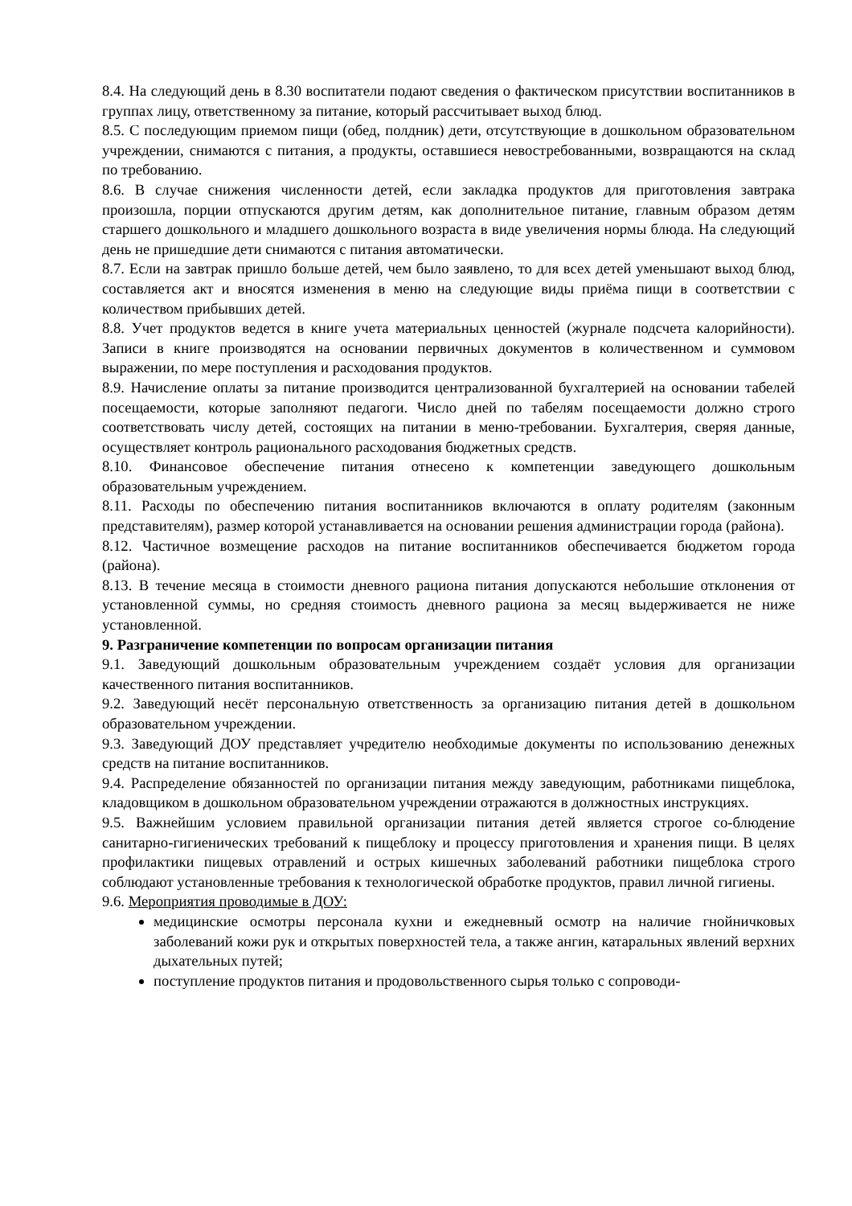8.4. На следующий день в 8.30 воспитатели подают сведения о фактическом присутствии воспитанников в группах лицу, ответственному за питание, который рассчитывает выход блюд.
8.5. С последующим приемом пищи (обед, полдник) дети, отсутствующие в дошкольном образовательном учреждении, снимаются с питания, а продукты, оставшиеся невостребованными, возвращаются на склад по требованию.
8.6. В случае снижения численности детей, если закладка продуктов для приготовления завтрака произошла, порции отпускаются другим детям, как дополнительное питание, главным образом детям старшего дошкольного и младшего дошкольного возраста в виде увеличения нормы блюда. На следующий день не пришедшие дети снимаются с питания автоматически.
8.7. Если на завтрак пришло больше детей, чем было заявлено, то для всех детей уменьшают выход блюд, составляется акт и вносятся изменения в меню на следующие виды приёма пищи в соответствии с количеством прибывших детей.
8.8. Учет продуктов ведется в книге учета материальных ценностей (журнале подсчета калорийности). Записи в книге производятся на основании первичных документов в количественном и суммовом выражении, по мере поступления и расходования продуктов.
8.9. Начисление оплаты за питание производится централизованной бухгалтерией на основании табелей посещаемости, которые заполняют педагоги. Число дней по табелям посещаемости должно строго соответствовать числу детей, состоящих на питании в меню-требовании. Бухгалтерия, сверяя данные, осуществляет контроль рационального расходования бюджетных средств.
8.10. Финансовое обеспечение питания отнесено к компетенции заведующего дошкольным образовательным учреждением.
8.11. Расходы по обеспечению питания воспитанников включаются в оплату родителям (законным представителям), размер которой устанавливается на основании решения администрации города (района).
8.12. Частичное возмещение расходов на питание воспитанников обеспечивается бюджетом города (района).
8.13. В течение месяца в стоимости дневного рациона питания допускаются небольшие отклонения от установленной суммы, но средняя стоимость дневного рациона за месяц выдерживается не ниже установленной.
9. Разграничение компетенции по вопросам организации питания
9.1. Заведующий дошкольным образовательным учреждением создаёт условия для организации качественного питания воспитанников.
9.2. Заведующий несёт персональную ответственность за организацию питания детей в дошкольном образовательном учреждении.
9.3. Заведующий ДОУ представляет учредителю необходимые документы по использованию денежных средств на питание воспитанников.
9.4. Распределение обязанностей по организации питания между заведующим, работниками пищеблока, кладовщиком в дошкольном образовательном учреждении отражаются в должностных инструкциях.
9.5. Важнейшим условием правильной организации питания детей является строгое со-блюдение санитарно-гигиенических требований к пищеблоку и процессу приготовления и хранения пищи. В целях профилактики пищевых отравлений и острых кишечных заболеваний работники пищеблока строго соблюдают установленные требования к технологической обработке продуктов, правил личной гигиены.
9.6. Мероприятия проводимые в ДОУ:
медицинские осмотры персонала кухни и ежедневный осмотр на наличие гнойничковых заболеваний кожи рук и открытых поверхностей тела, а также ангин, катаральных явлений верхних дыхательных путей;
поступление продуктов питания и продовольственного сырья только с сопроводи-